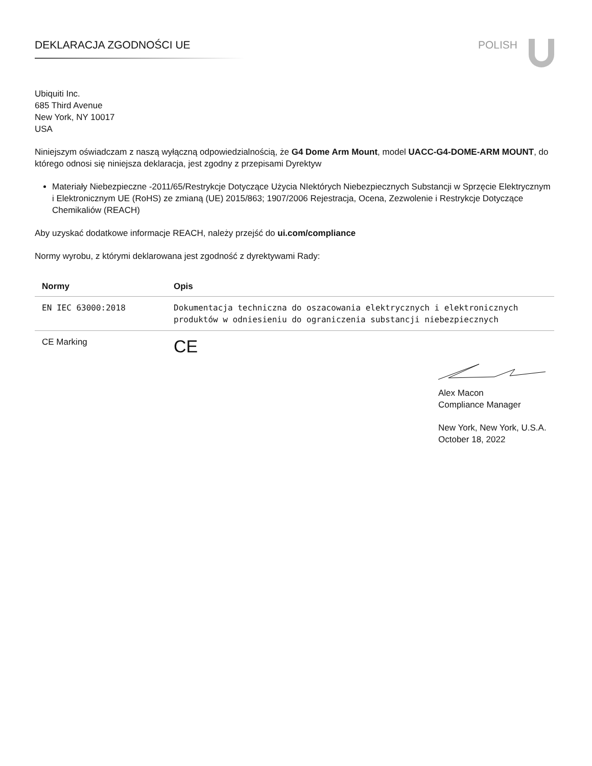DEKLARACJA ZGODNOŚCI UE POLISH
Ubiquiti Inc.
685 Third Avenue
New York, NY 10017
USA
Niniejszym oświadczam z naszą wyłączną odpowiedzialnością, że G4 Dome Arm Mount, model UACC-G4-DOME-ARM MOUNT, do którego odnosi się niniejsza deklaracja, jest zgodny z przepisami Dyrektyw
Materiały Niebezpieczne -2011/65/Restrykcje Dotyczące Użycia NIektórych Niebezpiecznych Substancji w Sprzęcie Elektrycznym i Elektronicznym UE (RoHS) ze zmianą (UE) 2015/863; 1907/2006 Rejestracja, Ocena, Zezwolenie i Restrykcje Dotyczące Chemikaliów (REACH)
Aby uzyskać dodatkowe informacje REACH, należy przejść do ui.com/compliance
Normy wyrobu, z którymi deklarowana jest zgodność z dyrektywami Rady:
| Normy | Opis |
| --- | --- |
| EN IEC 63000:2018 | Dokumentacja techniczna do oszacowania elektrycznych i elektronicznych produktów w odniesieniu do ograniczenia substancji niebezpiecznych |
| CE Marking | CE |
Alex Macon
Compliance Manager
New York, New York, U.S.A.
October 18, 2022